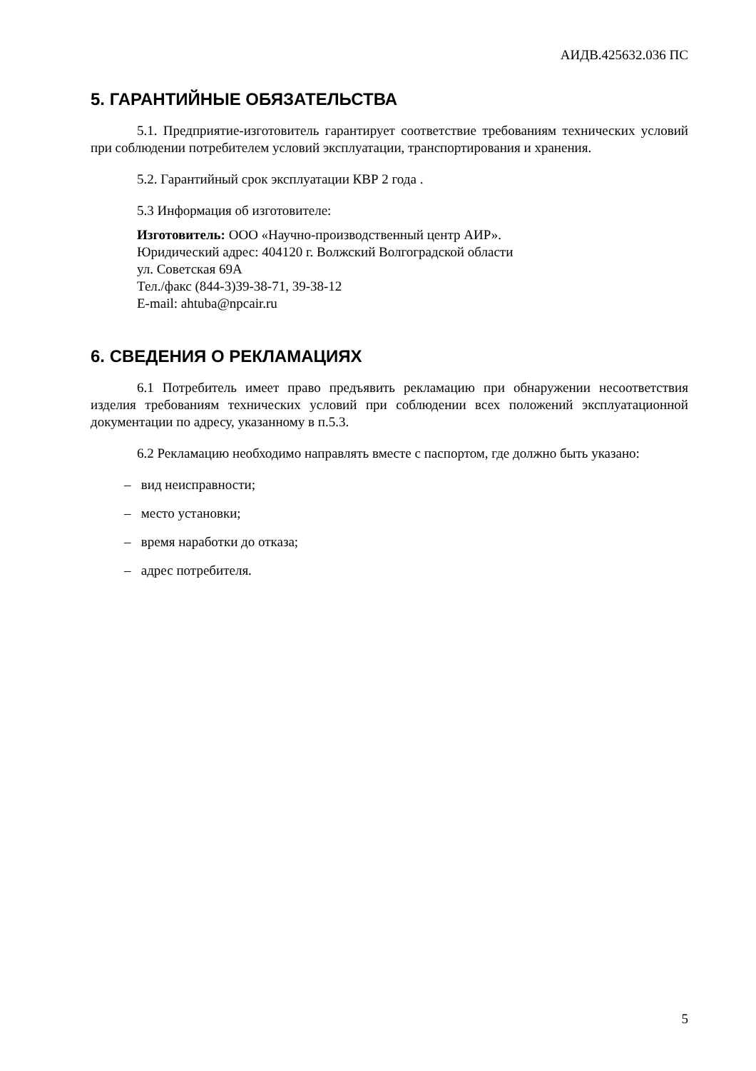АИДВ.425632.036 ПС
5. ГАРАНТИЙНЫЕ ОБЯЗАТЕЛЬСТВА
5.1. Предприятие-изготовитель гарантирует соответствие требованиям технических условий при соблюдении потребителем условий эксплуатации, транспортирования и хранения.
5.2. Гарантийный срок эксплуатации КВР 2 года .
5.3 Информация об изготовителе:
Изготовитель: ООО «Научно-производственный центр АИР».
Юридический адрес: 404120 г. Волжский Волгоградской области
ул. Советская 69А
Тел./факс (844-3)39-38-71, 39-38-12
E-mail: ahtuba@npcair.ru
6. СВЕДЕНИЯ О РЕКЛАМАЦИЯХ
6.1 Потребитель имеет право предъявить рекламацию при обнаружении несоответствия изделия требованиям технических условий при соблюдении всех положений эксплуатационной документации по адресу, указанному в п.5.3.
6.2 Рекламацию необходимо направлять вместе с паспортом, где должно быть указано:
– вид неисправности;
– место установки;
– время наработки до отказа;
– адрес потребителя.
5